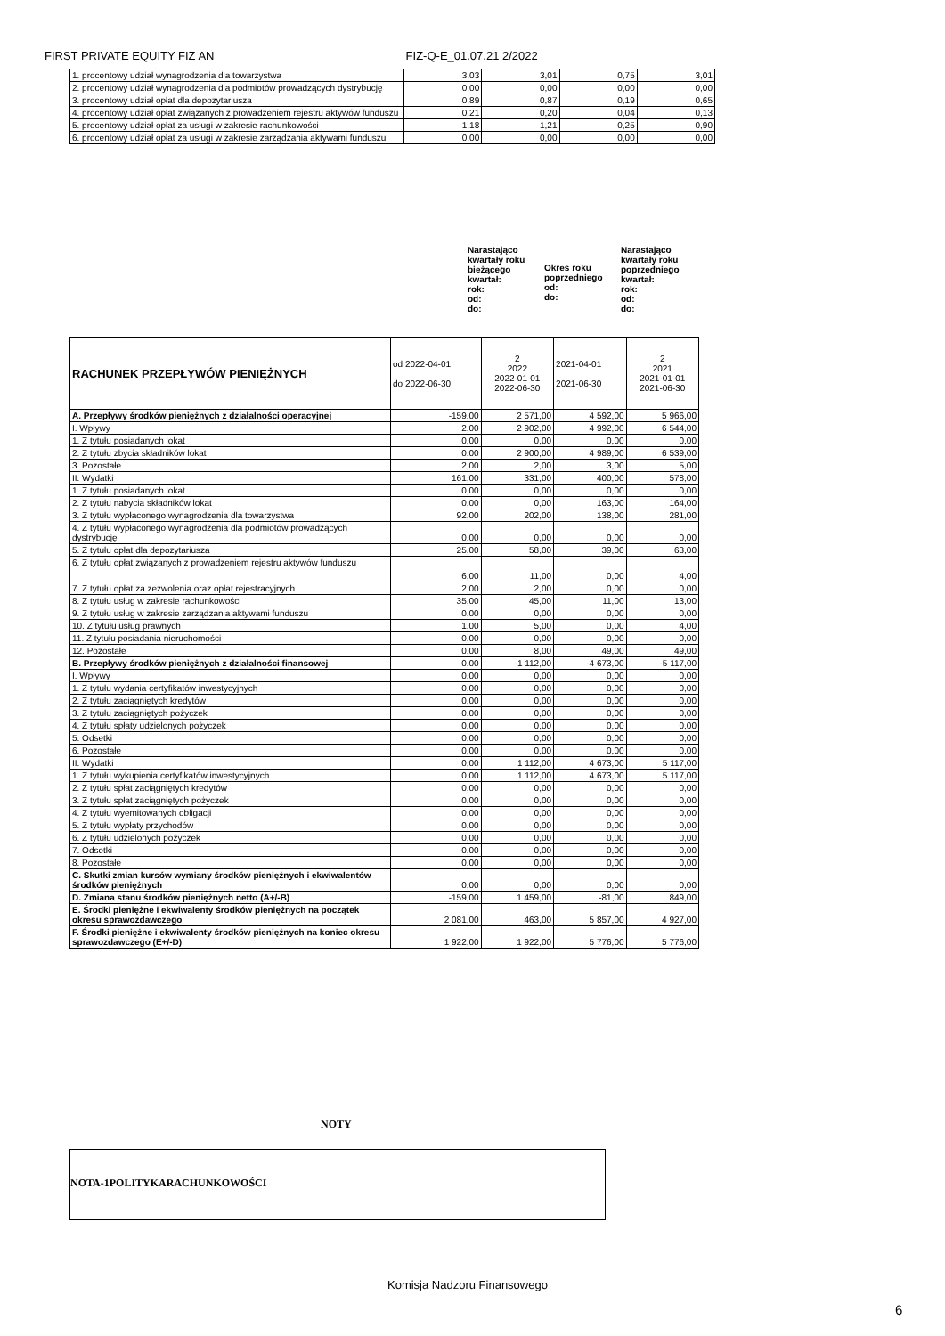FIRST PRIVATE EQUITY FIZ AN FIZ-Q-E_01.07.21 2/2022
| 1. procentowy udział wynagrodzenia dla towarzystwa | 3,03 | 3,01 | 0,75 | 3,01 |
| 2. procentowy udział wynagrodzenia dla podmiotów prowadzących dystrybucję | 0,00 | 0,00 | 0,00 | 0,00 |
| 3. procentowy udział opłat dla depozytariusza | 0,89 | 0,87 | 0,19 | 0,65 |
| 4. procentowy udział opłat związanych z prowadzeniem rejestru aktywów funduszu | 0,21 | 0,20 | 0,04 | 0,13 |
| 5. procentowy udział opłat za usługi w zakresie rachunkowości | 1,18 | 1,21 | 0,25 | 0,90 |
| 6. procentowy udział opłat za usługi w zakresie zarządzania aktywami funduszu | 0,00 | 0,00 | 0,00 | 0,00 |
Narastająco kwartały roku bieżącego kwartał:
rok:
od:
do:
Okres roku poprzedniego
od:
do:
Narastająco kwartały roku poprzedniego kwartał:
rok:
od:
do:
| RACHUNEK PRZEPŁYWÓW PIENIĘŻNYCH | od 2022-04-01 do 2022-06-30 | 2 2022 2022-01-01 2022-06-30 | 2021-04-01 2021-06-30 | 2 2021 2021-01-01 2021-06-30 |
| A. Przepływy środków pieniężnych z działalności operacyjnej | -159,00 | 2 571,00 | 4 592,00 | 5 966,00 |
| I. Wpływy | 2,00 | 2 902,00 | 4 992,00 | 6 544,00 |
| 1. Z tytułu posiadanych lokat | 0,00 | 0,00 | 0,00 | 0,00 |
| 2. Z tytułu zbycia składników lokat | 0,00 | 2 900,00 | 4 989,00 | 6 539,00 |
| 3. Pozostałe | 2,00 | 2,00 | 3,00 | 5,00 |
| II. Wydatki | 161,00 | 331,00 | 400,00 | 578,00 |
| 1. Z tytułu posiadanych lokat | 0,00 | 0,00 | 0,00 | 0,00 |
| 2. Z tytułu nabycia składników lokat | 0,00 | 0,00 | 163,00 | 164,00 |
| 3. Z tytułu wypłaconego wynagrodzenia dla towarzystwa | 92,00 | 202,00 | 138,00 | 281,00 |
| 4. Z tytułu wypłaconego wynagrodzenia dla podmiotów prowadzących dystrybucję | 0,00 | 0,00 | 0,00 | 0,00 |
| 5. Z tytułu opłat dla depozytariusza | 25,00 | 58,00 | 39,00 | 63,00 |
| 6. Z tytułu opłat związanych z prowadzeniem rejestru aktywów funduszu | 6,00 | 11,00 | 0,00 | 4,00 |
| 7. Z tytułu opłat za zezwolenia oraz opłat rejestracyjnych | 2,00 | 2,00 | 0,00 | 0,00 |
| 8. Z tytułu usług w zakresie rachunkowości | 35,00 | 45,00 | 11,00 | 13,00 |
| 9. Z tytułu usług w zakresie zarządzania aktywami funduszu | 0,00 | 0,00 | 0,00 | 0,00 |
| 10. Z tytułu usług prawnych | 1,00 | 5,00 | 0,00 | 4,00 |
| 11. Z tytułu posiadania nieruchomości | 0,00 | 0,00 | 0,00 | 0,00 |
| 12. Pozostałe | 0,00 | 8,00 | 49,00 | 49,00 |
| B. Przepływy środków pieniężnych z działalności finansowej | 0,00 | -1 112,00 | -4 673,00 | -5 117,00 |
| I. Wpływy | 0,00 | 0,00 | 0,00 | 0,00 |
| 1. Z tytułu wydania certyfikatów inwestycyjnych | 0,00 | 0,00 | 0,00 | 0,00 |
| 2. Z tytułu zaciągniętych kredytów | 0,00 | 0,00 | 0,00 | 0,00 |
| 3. Z tytułu zaciągniętych pożyczek | 0,00 | 0,00 | 0,00 | 0,00 |
| 4. Z tytułu spłaty udzielonych pożyczek | 0,00 | 0,00 | 0,00 | 0,00 |
| 5. Odsetki | 0,00 | 0,00 | 0,00 | 0,00 |
| 6. Pozostałe | 0,00 | 0,00 | 0,00 | 0,00 |
| II. Wydatki | 0,00 | 1 112,00 | 4 673,00 | 5 117,00 |
| 1. Z tytułu wykupienia certyfikatów inwestycyjnych | 0,00 | 1 112,00 | 4 673,00 | 5 117,00 |
| 2. Z tytułu spłat zaciągniętych kredytów | 0,00 | 0,00 | 0,00 | 0,00 |
| 3. Z tytułu spłat zaciągniętych pożyczek | 0,00 | 0,00 | 0,00 | 0,00 |
| 4. Z tytułu wyemitowanych obligacji | 0,00 | 0,00 | 0,00 | 0,00 |
| 5. Z tytułu wypłaty przychodów | 0,00 | 0,00 | 0,00 | 0,00 |
| 6. Z tytułu udzielonych pożyczek | 0,00 | 0,00 | 0,00 | 0,00 |
| 7. Odsetki | 0,00 | 0,00 | 0,00 | 0,00 |
| 8. Pozostałe | 0,00 | 0,00 | 0,00 | 0,00 |
| C. Skutki zmian kursów wymiany środków pieniężnych i ekwiwalentów środków pieniężnych | 0,00 | 0,00 | 0,00 | 0,00 |
| D. Zmiana stanu środków pieniężnych netto (A+/-B) | -159,00 | 1 459,00 | -81,00 | 849,00 |
| E. Środki pieniężne i ekwiwalenty środków pieniężnych na początek okresu sprawozdawczego | 2 081,00 | 463,00 | 5 857,00 | 4 927,00 |
| F. Środki pieniężne i ekwiwalenty środków pieniężnych na koniec okresu sprawozdawczego (E+/-D) | 1 922,00 | 1 922,00 | 5 776,00 | 5 776,00 |
NOTY
NOTA-1POLITYKARACHUNKOWOŚCI
Komisja Nadzoru Finansowego
6